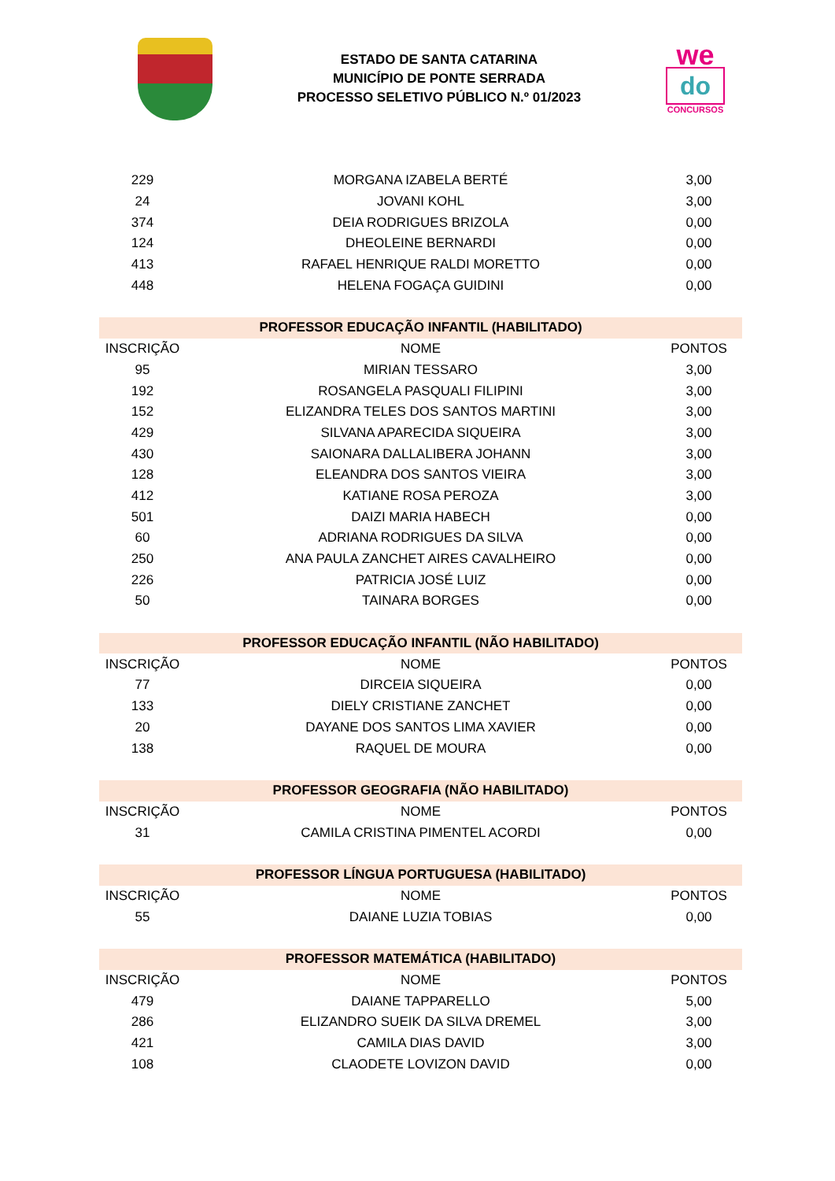ESTADO DE SANTA CATARINA
MUNICÍPIO DE PONTE SERRADA
PROCESSO SELETIVO PÚBLICO N.º 01/2023
we
do
CONCURSOS
| 229 | MORGANA IZABELA BERTÉ | 3,00 |
| 24 | JOVANI KOHL | 3,00 |
| 374 | DEIA RODRIGUES BRIZOLA | 0,00 |
| 124 | DHEOLEINE BERNARDI | 0,00 |
| 413 | RAFAEL HENRIQUE RALDI MORETTO | 0,00 |
| 448 | HELENA FOGAÇA GUIDINI | 0,00 |
| PROFESSOR EDUCAÇÃO INFANTIL (HABILITADO) | | |
| INSCRIÇÃO | NOME | PONTOS |
| 95 | MIRIAN TESSARO | 3,00 |
| 192 | ROSANGELA PASQUALI FILIPINI | 3,00 |
| 152 | ELIZANDRA TELES DOS SANTOS MARTINI | 3,00 |
| 429 | SILVANA APARECIDA SIQUEIRA | 3,00 |
| 430 | SAIONARA DALLALIBERA JOHANN | 3,00 |
| 128 | ELEANDRA DOS SANTOS VIEIRA | 3,00 |
| 412 | KATIANE ROSA PEROZA | 3,00 |
| 501 | DAIZI MARIA HABECH | 0,00 |
| 60 | ADRIANA RODRIGUES DA SILVA | 0,00 |
| 250 | ANA PAULA ZANCHET AIRES CAVALHEIRO | 0,00 |
| 226 | PATRICIA JOSÉ LUIZ | 0,00 |
| 50 | TAINARA BORGES | 0,00 |
| PROFESSOR EDUCAÇÃO INFANTIL (NÃO HABILITADO) | | |
| INSCRIÇÃO | NOME | PONTOS |
| 77 | DIRCEIA SIQUEIRA | 0,00 |
| 133 | DIELY CRISTIANE ZANCHET | 0,00 |
| 20 | DAYANE DOS SANTOS LIMA XAVIER | 0,00 |
| 138 | RAQUEL DE MOURA | 0,00 |
| PROFESSOR GEOGRAFIA (NÃO HABILITADO) | | |
| INSCRIÇÃO | NOME | PONTOS |
| 31 | CAMILA CRISTINA PIMENTEL ACORDI | 0,00 |
| PROFESSOR LÍNGUA PORTUGUESA (HABILITADO) | | |
| INSCRIÇÃO | NOME | PONTOS |
| 55 | DAIANE LUZIA TOBIAS | 0,00 |
| PROFESSOR MATEMÁTICA (HABILITADO) | | |
| INSCRIÇÃO | NOME | PONTOS |
| 479 | DAIANE TAPPARELLO | 5,00 |
| 286 | ELIZANDRO SUEIK DA SILVA DREMEL | 3,00 |
| 421 | CAMILA DIAS DAVID | 3,00 |
| 108 | CLAODETE LOVIZON DAVID | 0,00 |